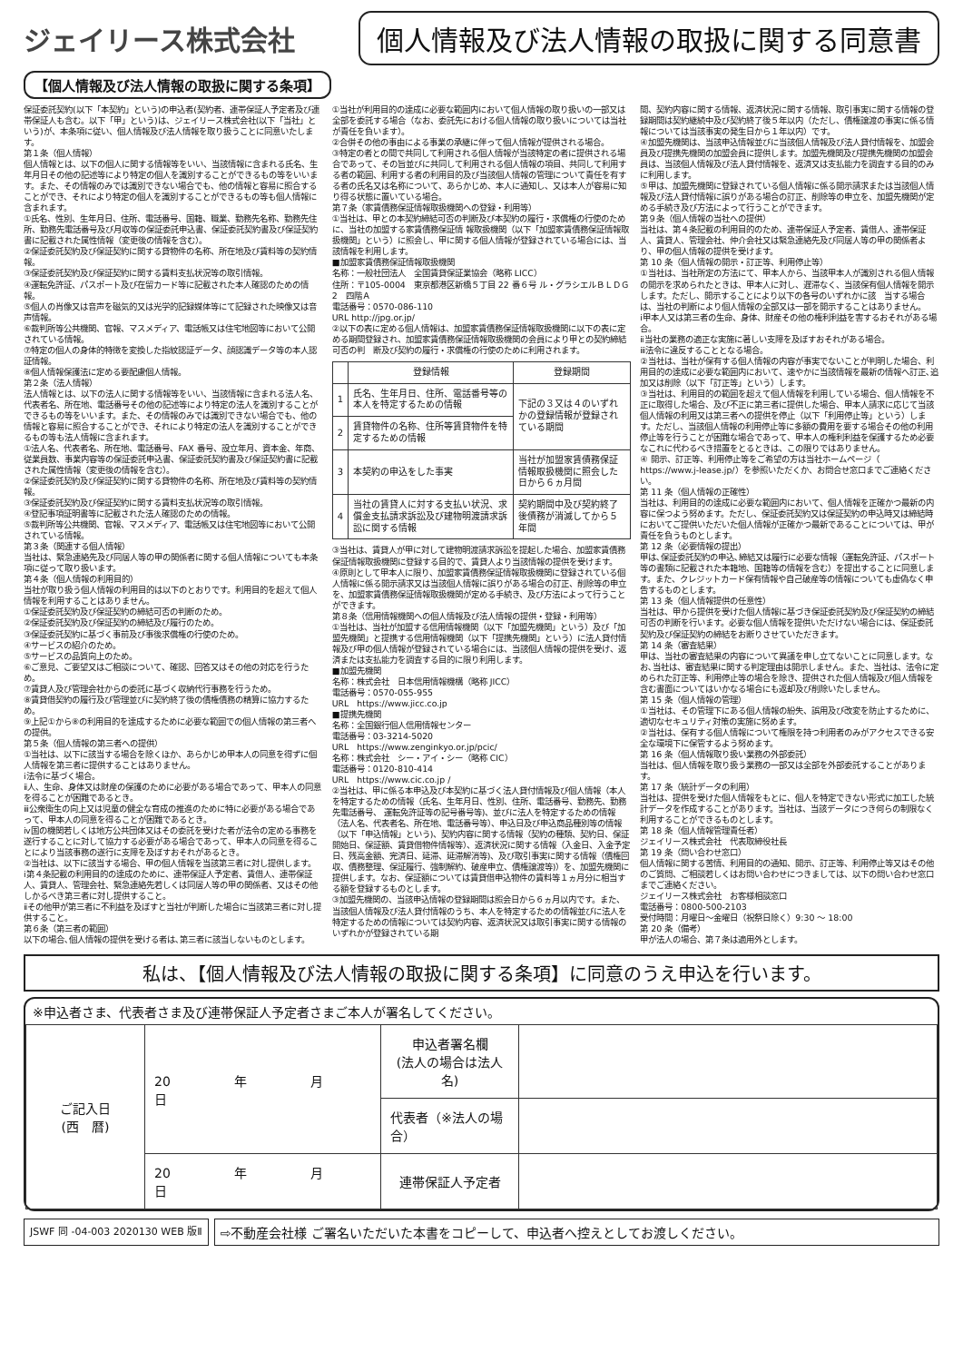ジェイリース株式会社
個人情報及び法人情報の取扱に関する同意書
【個人情報及び法人情報の取扱に関する条項】
保証委託契約(以下「本契約」という)の申込者(契約者、連帯保証人予定者及び連帯保証人も含む。以下「甲」という)は、ジェイリース株式会社(以下「当社」という)が、本条項に従い、個人情報及び法人情報を取り扱うことに同意いたします。
第１条（個人情報）
個人情報とは、以下の個人に関する情報等をいい、当該情報に含まれる氏名、生年月日その他の記述等により特定の個人を識別することができるもの等をいいます。また、その情報のみでは識別できない場合でも、他の情報と容易に照合することができ、それにより特定の個人を識別することができるもの等も個人情報に含まれます。
①氏名、性別、生年月日、住所、電話番号、国籍、職業、勤務先名称、勤務先住所、勤務先電話番号及び月収等の保証委託申込書、保証委託契約書及び保証契約書に記載された属性情報（変更後の情報を含む）。
②保証委託契約及び保証契約に関する貸物件の名称、所在地及び賃料等の契約情報。
③保証委託契約及び保証契約に関する賃料支払状況等の取引情報。
④運転免許証、パスポート及び在留カード等に記載された本人確認のための情報。
⑤個人の肖像又は音声を磁気的又は光学的記録媒体等にて記録された映像又は音声情報。
⑥裁判所等公共機関、官報、マスメディア、電話帳又は住宅地図等において公開されている情報。
⑦特定の個人の身体的特徴を変換した指紋認証データ、顔認識データ等の本人認証情報。
⑧個人情報保護法に定める要配慮個人情報。
第２条（法人情報）
法人情報とは、以下の法人に関する情報等をいい、当該情報に含まれる法人名、代表者名、所在地、電話番号その他の記述等により特定の法人を識別することができるもの等をいいます。また、その情報のみでは識別できない場合でも、他の情報と容易に照合することができ、それにより特定の法人を識別することができるもの等も法人情報に含まれます。
①法人名、代表者名、所在地、電話番号、FAX 番号、設立年月、資本金、年商、従業員数、事業内容等の保証委託申込書、保証委託契約書及び保証契約書に記載された属性情報（変更後の情報を含む）。
②保証委託契約及び保証契約に関する貸物件の名称、所在地及び賃料等の契約情報。
③保証委託契約及び保証契約に関する賃料支払状況等の取引情報。
④登記事項証明書等に記載された法人確認のための情報。
⑤裁判所等公共機関、官報、マスメディア、電話帳又は住宅地図等において公開されている情報。
第３条（関連する個人情報）
当社は、緊急連絡先及び同居人等の甲の関係者に関する個人情報についても本条項に従って取り扱います。
第４条（個人情報の利用目的）
当社が取り扱う個人情報の利用目的は以下のとおりです。利用目的を超えて個人情報を利用することはありません。
①保証委託契約及び保証契約の締結可否の判断のため。
②保証委託契約及び保証契約の締結及び履行のため。
③保証委託契約に基づく事前及び事後求償権の行使のため。
④サービスの紹介のため。
⑤サービスの品質向上のため。
⑥ご意見、ご要望又はご相談について、確認、回答又はその他の対応を行うため。
⑦賃貸人及び管理会社からの委託に基づく収納代行事務を行うため。
⑧賃貸借契約の履行及び管理並びに契約終了後の債権債務の精算に協力するため。
⑨上記①から⑧の利用目的を達成するために必要な範囲での個人情報の第三者への提供。
第５条（個人情報の第三者への提供）
①当社は、以下に該当する場合を除くほか、あらかじめ甲本人の同意を得ずに個人情報を第三者に提供することはありません。
ⅰ法令に基づく場合。
ⅱ人、生命、身体又は財産の保護のために必要がある場合であって、甲本人の同意を得ることが困難であるとき。
ⅲ公衆衛生の向上又は児童の健全な育成の推進のために特に必要がある場合であって、甲本人の同意を得ることが困難であるとき。
ⅳ国の機関若しくは地方公共団体又はその委託を受けた者が法令の定める事務を遂行することに対して協力する必要がある場合であって、甲本人の同意を得ることにより当該事務の遂行に支障を及ぼすおそれがあるとき。
②当社は、以下に該当する場合、甲の個人情報を当該第三者に対し提供します。
ⅰ第４条記載の利用目的の達成のために、連帯保証人予定者、賃借人、連帯保証人、賃貸人、管理会社、緊急連絡先若しくは同居人等の甲の関係者、又はその他しかるべき第三者に対し提供すること。
ⅱその他甲が第三者に不利益を及ぼすと当社が判断した場合に当該第三者に対し提供すること。
第６条（第三者の範囲）
以下の場合､個人情報の提供を受ける者は､第三者に該当しないものとします。
①当社が利用目的の達成に必要な範囲内において個人情報の取り扱いの一部又は全部を委託する場合（なお、委託先における個人情報の取り扱いについては当社が責任を負います）。
②合併その他の事由による事業の承継に伴って個人情報が提供される場合。
③特定の者との間で共同して利用される個人情報が当該特定の者に提供される場合であって、その旨並びに共同して利用される個人情報の項目、共同して利用する者の範囲、利用する者の利用目的及び当該個人情報の管理について責任を有する者の氏名又は名称について、あらかじめ、本人に通知し、又は本人が容易に知り得る状態に置いている場合。
第７条（家賃債務保証情報取扱機関への登録・利用等）
①当社は、甲との本契約締結可否の判断及び本契約の履行・求償権の行使のために、当社の加盟する家賃債務保証情 報取扱機関（以下「加盟家賃債務保証情報取扱機関」という）に照会し、甲に関する個人情報が登録されている場合には、当該情報を利用します。
■加盟家賃債務保証情報取扱機関
名称：一般社団法人　全国賃貸保証業協会（略称 LICC）
住所：〒105-0004　東京都港区新橋５丁目 22 番６号 ル・グラシエルＢＬＤＧ2　四階Ａ
電話番号：0570-086-110
URL http://jpg.or.jp/
②以下の表に定める個人情報は、加盟家賃債務保証情報取扱機関に以下の表に定める期間登録され、加盟家賃債務保証情報取扱機関の会員により甲との契約締結可否の判　断及び契約の履行・求償権の行使のために利用されます。
| | 登録情報 | 登録期間 |
| --- | --- | --- |
| 1 | 氏名、生年月日、住所、電話番号等の本人を特定するための情報 | 下記の３又は４のいずれかの登録情報が登録されている期間 |
| 2 | 賃貸物件の名称、住所等賃貸物件を特定するための情報 | |
| 3 | 本契約の申込をした事実 | 当社が加盟家賃債務保証情報取扱機関に照会した日から６ヵ月間 |
| 4 | 当社の賃貸人に対する支払い状況、求償金支払請求訴訟及び建物明渡請求訴訟に関する情報 | 契約期間中及び契約終了後債務が消滅してから５年間 |
③当社は、賃貸人が甲に対して建物明渡請求訴訟を提起した場合、加盟家賃債務保証情報取扱機関に登録する目的で、賃貸人より当該情報の提供を受けます。
④原則として甲本人に限り、加盟家賃債務保証情報取扱機関に登録されている個人情報に係る開示請求又は当該個人情報に誤りがある場合の訂正、削除等の申立を、加盟家賃債務保証情報取扱機関が定める手続き、及び方法によって行うことができます。
第８条（信用情報機関への個人情報及び法人情報の提供・登録・利用等）
①当社は、当社が加盟する信用情報機関（以下「加盟先機関」という）及び「加盟先機関」と提携する信用情報機関（以下「提携先機関」という）に法人貸付情報及び甲の個人情報が登録されている場合には、当該個人情報の提供を受け、返済または支払能力を調査する目的に限り利用します。
■加盟先機関
名称：株式会社　日本信用情報機構（略称 JICC）
電話番号：0570-055-955
URL　https://www.jicc.co.jp
■提携先機関
名称：全国銀行個人信用情報センター
電話番号：03-3214-5020
URL　https://www.zenginkyo.or.jp/pcic/
名称：株式会社　シー・アイ・シー（略称 CIC）
電話番号：0120-810-414
URL　https://www.cic.co.jp /
②当社は、甲に係る本申込及び本契約に基づく法人貸付情報及び個人情報（本人を特定するための情報（氏名、生年月日、性別、住所、電話番号、勤務先、勤務先電話番号、 運転免許証等の記号番号等)、並びに法人を特定するための情報（法人名、代表者名、所在地、電話番号等）、申込日及び申込商品種別等の情報（以下「申込情報」という)、契約内容に関する情報（契約の種類、契約日、保証開始日、保証額、賃貸借物件情報等）、返済状況に関する情報（入金日、入金予定日、残高金額、完済日、延滞、延滞解消等)、及び取引事実に関する情報（債権回収、債務整理、保証履行、強制解約、破産申立、債権譲渡等)）を、加盟先機関に提供します。なお、保証額については賃貸借申込物件の賃料等１ヵ月分に相当する額を登録するものとします。
③加盟先機関の、当該申込情報の登録期間は照会日から６ヵ月以内です。また、当該個人情報及び法人貸付情報のうち、本人を特定するための情報並びに法人を特定するための情報については契約内容、返済状況又は取引事実に関する情報のいずれかが登録されている期
間、契約内容に関する情報、返済状況に関する情報、取引事実に関する情報の登録期間は契約継続中及び契約終了後５年以内（ただし、債権譲渡の事実に係る情報については当該事実の発生日から１年以内）です。
④加盟先機関は、当該申込情報並びに当該個人情報及び法人貸付情報を、加盟会員及び提携先機関の加盟会員に提供します。加盟先機関及び提携先機関の加盟会員は、当該個人情報及び法人貸付情報を、返済又は支払能力を調査する目的のみに利用します。
⑤甲は、加盟先機関に登録されている個人情報に係る開示請求または当該個人情報及び法人貸付情報に誤りがある場合の訂正、削除等の申立を、加盟先機関が定める手続き及び方法によって行うことができます。
第９条（個人情報の当社への提供）
当社は、第４条記載の利用目的のため、連帯保証人予定者、賃借人、連帯保証人、賃貸人、管理会社、仲介会社又は緊急連絡先及び同居人等の甲の関係者より、甲の個人情報の提供を受けます。
第 10 条（個人情報の開示・訂正等、利用停止等）
①当社は、当社所定の方法にて、甲本人から、当該甲本人が識別される個人情報の開示を求められたときは、甲本人に対し、遅滞なく、当該保有個人情報を開示します。ただし、開示することにより以下の各号のいずれかに該　当する場合は、当社の判断により個人情報の全部又は一部を開示することはありません。
ⅰ甲本人又は第三者の生命、身体、財産その他の権利利益を害するおそれがある場合。
ⅱ当社の業務の適正な実施に著しい支障を及ぼすおそれがある場合。
ⅲ法令に違反することとなる場合。
②当社は、当社が保有する個人情報の内容が事実でないことが判明した場合、利用目的の達成に必要な範囲内において、速やかに当該情報を最新の情報へ訂正､追加又は削除（以下「訂正等」という）します。
③当社は、利用目的の範囲を超えて個人情報を利用している場合、個人情報を不正に取得した場合、及び不正に第三者に提供した場合、甲本人請求に応じて当該個人情報の利用又は第三者への提供を停止（以下「利用停止等」という）します。ただし、当該個人情報の利用停止等に多額の費用を要する場合その他の利用停止等を行うことが困難な場合であって、甲本人の権利利益を保護するため必要なこれに代わるべき措置をとるときは、この限りではありません。
④ 開示、訂正等、利用停止等をご希望の方は当社ホームページ（ https://www.j-lease.jp/）を参照いただくか、お問合せ窓口までご連絡ください。
第 11 条（個人情報の正確性）
当社は、利用目的の達成に必要な範囲内において、個人情報を正確かつ最新の内容に保つよう努めます。ただし、保証委託契約又は保証契約の申込時又は締結時においてご提供いただいた個人情報が正確かつ最新であることについては、甲が責任を負うものとします。
第 12 条（必要情報の提出）
甲は､保証委託契約の申込､締結又は履行に必要な情報（運転免許証、パスポート等の書類に記載された本籍地、国籍等の情報を含む）を提出することに同意します。また、クレジットカード保有情報や自己破産等の情報についても虚偽なく申告するものとします。
第 13 条（個人情報提供の任意性）
当社は、甲から提供を受けた個人情報に基づき保証委託契約及び保証契約の締結可否の判断を行います。必要な個人情報を提供いただけない場合には、保証委託契約及び保証契約の締結をお断りさせていただきます。
第 14 条（審査結果）
甲は、当社の審査結果の内容について異議を申し立てないことに同意します。なお､当社は、審査結果に関する判定理由は開示しません。また、当社は、法令に定められた訂正等、利用停止等の場合を除き、提供された個人情報及び個人情報を含む書面についてはいかなる場合にも返却及び削除いたしません。
第 15 条（個人情報の管理）
①当社は、その管理下にある個人情報の紛失、誤用及び改変を防止するために、適切なセキュリティ対策の実施に努めます。
②当社は、保有する個人情報について権限を持つ利用者のみがアクセスできる安全な環境下に保管するよう努めます。
第 16 条（個人情報取り扱い業務の外部委託）
当社は、個人情報を取り扱う業務の一部又は全部を外部委託することがあります。
第 17 条（統計データの利用）
当社は、提供を受けた個人情報をもとに、個人を特定できない形式に加工した統計データを作成することがあります。当社は、当該データにつき何らの制限なく利用することができるものとします。
第 18 条（個人情報管理責任者）
ジェイリース株式会社　代表取締役社長
第 19 条（問い合わせ窓口）
個人情報に関する苦情、利用目的の通知、開示、訂正等、利用停止等又はその他のご質問、ご相談若しくはお問い合わせにつきましては、以下の問い合わせ窓口までご連絡ください。
ジェイリース株式会社　お客様相談窓口
電話番号：0800-500-2103
受付時間：月曜日～金曜日（祝祭日除く）9:30 ～ 18:00
第 20 条（備考）
甲が法人の場合、第７条は適用外とします。
私は、【個人情報及び法人情報の取扱に関する条項】に同意のうえ申込を行います。
※申込者さま、代表者さま及び連帯保証人予定者さまご本人が署名してください。
| ご記入日 (西 暦) | 20 年 月 日 | 申込者署名欄 (法人の場合は法人名) | |
| | | 代表者（※法人の場合） | |
| | 20 年 月 日 | 連帯保証人予定者 | |
JSWF 同 -04-003 2020130 WEB 版Ⅱ
⇨不動産会社様 ご署名いただいた本書をコピーして、申込者へ控えとしてお渡しください。